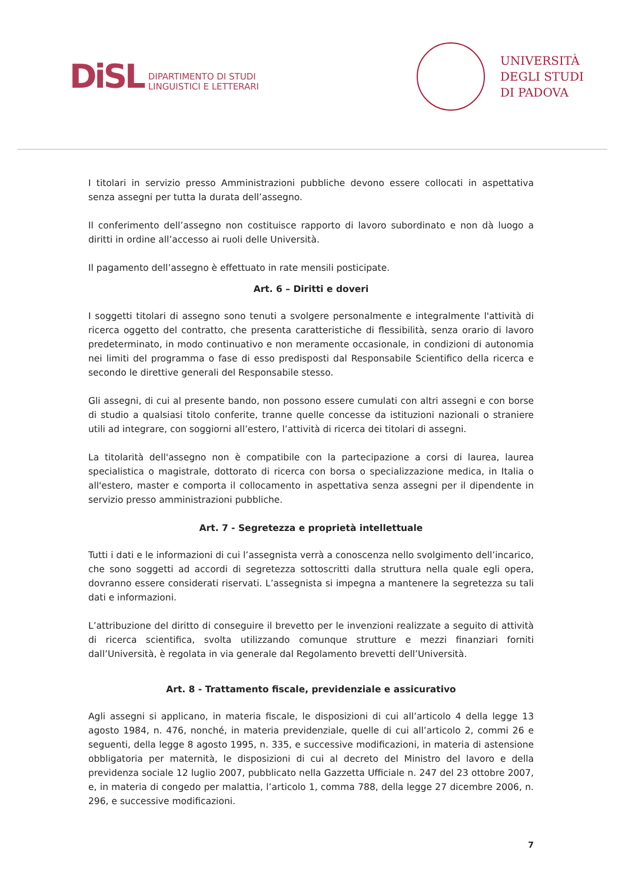DiSL
DIPARTIMENTO DI STUDI
LINGUISTICI E LETTERARI
UNIVERSITÀ
DEGLI STUDI
DI PADOVA
I titolari in servizio presso Amministrazioni pubbliche devono essere collocati in aspettativa senza assegni per tutta la durata dell’assegno.
Il conferimento dell’assegno non costituisce rapporto di lavoro subordinato e non dà luogo a diritti in ordine all’accesso ai ruoli delle Università.
Il pagamento dell’assegno è effettuato in rate mensili posticipate.
Art. 6 – Diritti e doveri
I soggetti titolari di assegno sono tenuti a svolgere personalmente e integralmente l'attività di ricerca oggetto del contratto, che presenta caratteristiche di flessibilità, senza orario di lavoro predeterminato, in modo continuativo e non meramente occasionale, in condizioni di autonomia nei limiti del programma o fase di esso predisposti dal Responsabile Scientifico della ricerca e secondo le direttive generali del Responsabile stesso.
Gli assegni, di cui al presente bando, non possono essere cumulati con altri assegni e con borse di studio a qualsiasi titolo conferite, tranne quelle concesse da istituzioni nazionali o straniere utili ad integrare, con soggiorni all’estero, l’attività di ricerca dei titolari di assegni.
La titolarità dell'assegno non è compatibile con la partecipazione a corsi di laurea, laurea specialistica o magistrale, dottorato di ricerca con borsa o specializzazione medica, in Italia o all'estero, master e comporta il collocamento in aspettativa senza assegni per il dipendente in servizio presso amministrazioni pubbliche.
Art. 7 - Segretezza e proprietà intellettuale
Tutti i dati e le informazioni di cui l’assegnista verrà a conoscenza nello svolgimento dell’incarico, che sono soggetti ad accordi di segretezza sottoscritti dalla struttura nella quale egli opera, dovranno essere considerati riservati. L’assegnista si impegna a mantenere la segretezza su tali dati e informazioni.
L’attribuzione del diritto di conseguire il brevetto per le invenzioni realizzate a seguito di attività di ricerca scientifica, svolta utilizzando comunque strutture e mezzi finanziari forniti dall’Università, è regolata in via generale dal Regolamento brevetti dell’Università.
Art. 8 - Trattamento fiscale, previdenziale e assicurativo
Agli assegni si applicano, in materia fiscale, le disposizioni di cui all’articolo 4 della legge 13 agosto 1984, n. 476, nonché, in materia previdenziale, quelle di cui all’articolo 2, commi 26 e seguenti, della legge 8 agosto 1995, n. 335, e successive modificazioni, in materia di astensione obbligatoria per maternità, le disposizioni di cui al decreto del Ministro del lavoro e della previdenza sociale 12 luglio 2007, pubblicato nella Gazzetta Ufficiale n. 247 del 23 ottobre 2007, e, in materia di congedo per malattia, l’articolo 1, comma 788, della legge 27 dicembre 2006, n. 296, e successive modificazioni.
7